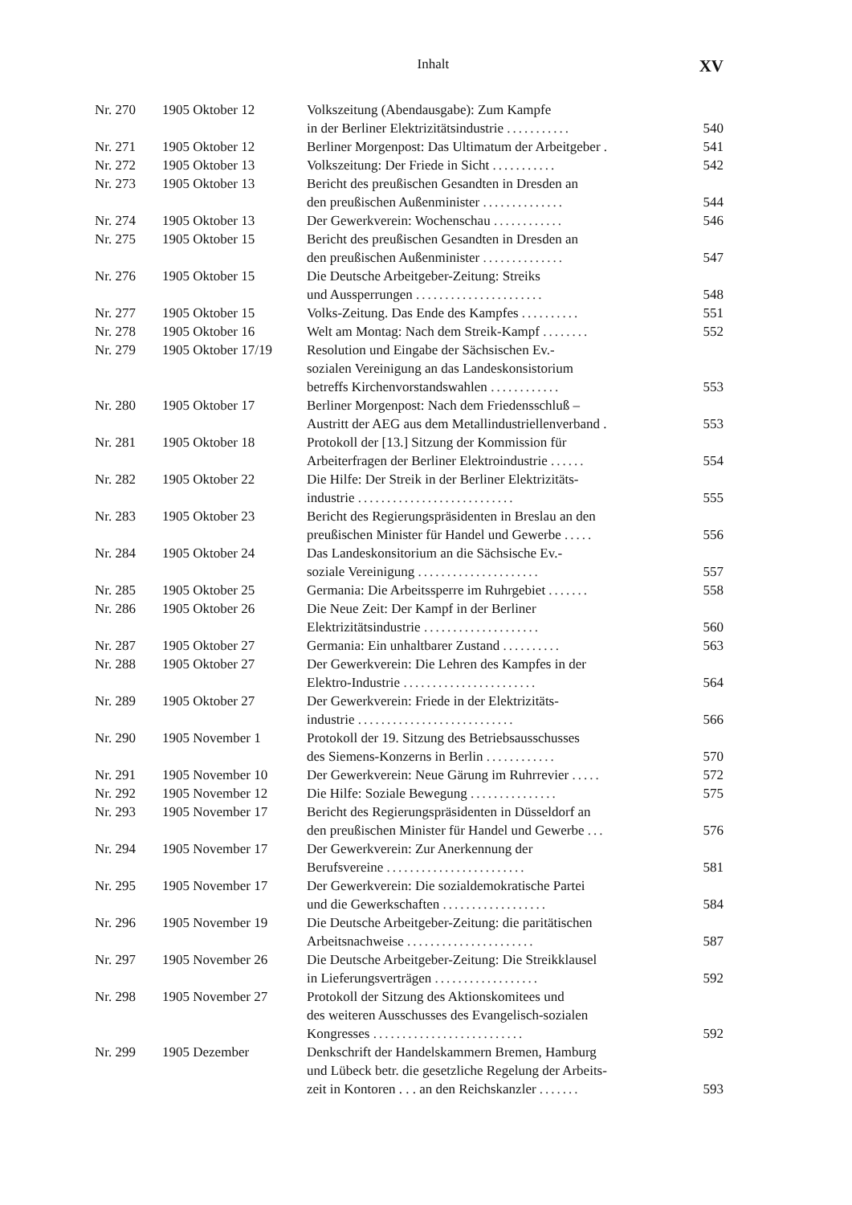Inhalt XV
| Nr. 270 | 1905 Oktober 12 | Volkszeitung (Abendausgabe): Zum Kampfe in der Berliner Elektrizitätsindustrie ........... | 540 |
| Nr. 271 | 1905 Oktober 12 | Berliner Morgenpost: Das Ultimatum der Arbeitgeber . | 541 |
| Nr. 272 | 1905 Oktober 13 | Volkszeitung: Der Friede in Sicht ........... | 542 |
| Nr. 273 | 1905 Oktober 13 | Bericht des preußischen Gesandten in Dresden an den preußischen Außenminister .............. | 544 |
| Nr. 274 | 1905 Oktober 13 | Der Gewerkverein: Wochenschau ............ | 546 |
| Nr. 275 | 1905 Oktober 15 | Bericht des preußischen Gesandten in Dresden an den preußischen Außenminister .............. | 547 |
| Nr. 276 | 1905 Oktober 15 | Die Deutsche Arbeitgeber-Zeitung: Streiks und Aussperrungen ...................... | 548 |
| Nr. 277 | 1905 Oktober 15 | Volks-Zeitung. Das Ende des Kampfes .......... | 551 |
| Nr. 278 | 1905 Oktober 16 | Welt am Montag: Nach dem Streik-Kampf ........ | 552 |
| Nr. 279 | 1905 Oktober 17/19 | Resolution und Eingabe der Sächsischen Ev.- sozialen Vereinigung an das Landeskonsistorium betreffs Kirchenvorstandswahlen ............ | 553 |
| Nr. 280 | 1905 Oktober 17 | Berliner Morgenpost: Nach dem Friedensschluß – Austritt der AEG aus dem Metallindustriellenverband . | 553 |
| Nr. 281 | 1905 Oktober 18 | Protokoll der [13.] Sitzung der Kommission für Arbeiterfragen der Berliner Elektroindustrie ...... | 554 |
| Nr. 282 | 1905 Oktober 22 | Die Hilfe: Der Streik in der Berliner Elektrizitäts- industrie ........................... | 555 |
| Nr. 283 | 1905 Oktober 23 | Bericht des Regierungspräsidenten in Breslau an den preußischen Minister für Handel und Gewerbe ..... | 556 |
| Nr. 284 | 1905 Oktober 24 | Das Landeskonsitorium an die Sächsische Ev.- soziale Vereinigung ..................... | 557 |
| Nr. 285 | 1905 Oktober 25 | Germania: Die Arbeitssperre im Ruhrgebiet ....... | 558 |
| Nr. 286 | 1905 Oktober 26 | Die Neue Zeit: Der Kampf in der Berliner Elektrizitätsindustrie .................... | 560 |
| Nr. 287 | 1905 Oktober 27 | Germania: Ein unhaltbarer Zustand .......... | 563 |
| Nr. 288 | 1905 Oktober 27 | Der Gewerkverein: Die Lehren des Kampfes in der Elektro-Industrie ....................... | 564 |
| Nr. 289 | 1905 Oktober 27 | Der Gewerkverein: Friede in der Elektrizitäts- industrie ........................... | 566 |
| Nr. 290 | 1905 November 1 | Protokoll der 19. Sitzung des Betriebsausschusses des Siemens-Konzerns in Berlin ............ | 570 |
| Nr. 291 | 1905 November 10 | Der Gewerkverein: Neue Gärung im Ruhrrevier ..... | 572 |
| Nr. 292 | 1905 November 12 | Die Hilfe: Soziale Bewegung ............... | 575 |
| Nr. 293 | 1905 November 17 | Bericht des Regierungspräsidenten in Düsseldorf an den preußischen Minister für Handel und Gewerbe ... | 576 |
| Nr. 294 | 1905 November 17 | Der Gewerkverein: Zur Anerkennung der Berufsvereine ........................ | 581 |
| Nr. 295 | 1905 November 17 | Der Gewerkverein: Die sozialdemokratische Partei und die Gewerkschaften .................. | 584 |
| Nr. 296 | 1905 November 19 | Die Deutsche Arbeitgeber-Zeitung: die paritätischen Arbeitsnachweise ...................... | 587 |
| Nr. 297 | 1905 November 26 | Die Deutsche Arbeitgeber-Zeitung: Die Streikklausel in Lieferungsverträgen .................. | 592 |
| Nr. 298 | 1905 November 27 | Protokoll der Sitzung des Aktionskomitees und des weiteren Ausschusses des Evangelisch-sozialen Kongresses .......................... | 592 |
| Nr. 299 | 1905 Dezember | Denkschrift der Handelskammern Bremen, Hamburg und Lübeck betr. die gesetzliche Regelung der Arbeits- zeit in Kontoren . . . an den Reichskanzler ....... | 593 |